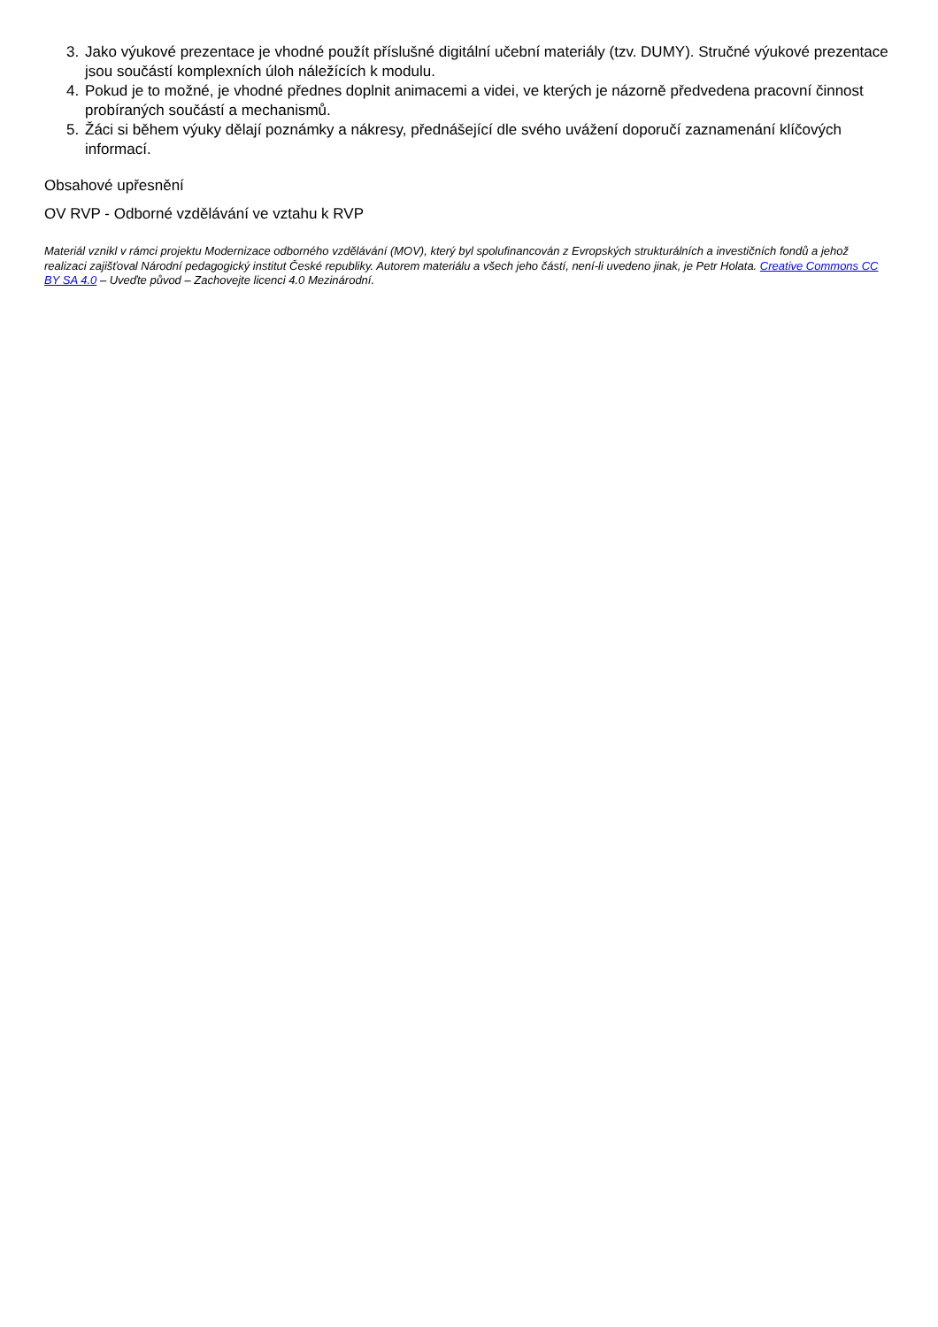3. Jako výukové prezentace je vhodné použít příslušné digitální učební materiály (tzv. DUMY). Stručné výukové prezentace jsou součástí komplexních úloh náležících k modulu.
4. Pokud je to možné, je vhodné přednes doplnit animacemi a videi, ve kterých je názorně předvedena pracovní činnost probíraných součástí a mechanismů.
5. Žáci si během výuky dělají poznámky a nákresy, přednášející dle svého uvážení doporučí zaznamenání klíčových informací.
Obsahové upřesnění
OV RVP - Odborné vzdělávání ve vztahu k RVP
Materiál vznikl v rámci projektu Modernizace odborného vzdělávání (MOV), který byl spolufinancován z Evropských strukturálních a investičních fondů a jehož realizaci zajišťoval Národní pedagogický institut České republiky. Autorem materiálu a všech jeho částí, není-li uvedeno jinak, je Petr Holata. Creative Commons CC BY SA 4.0 – Uveďte původ – Zachovejte licenci 4.0 Mezinárodní.